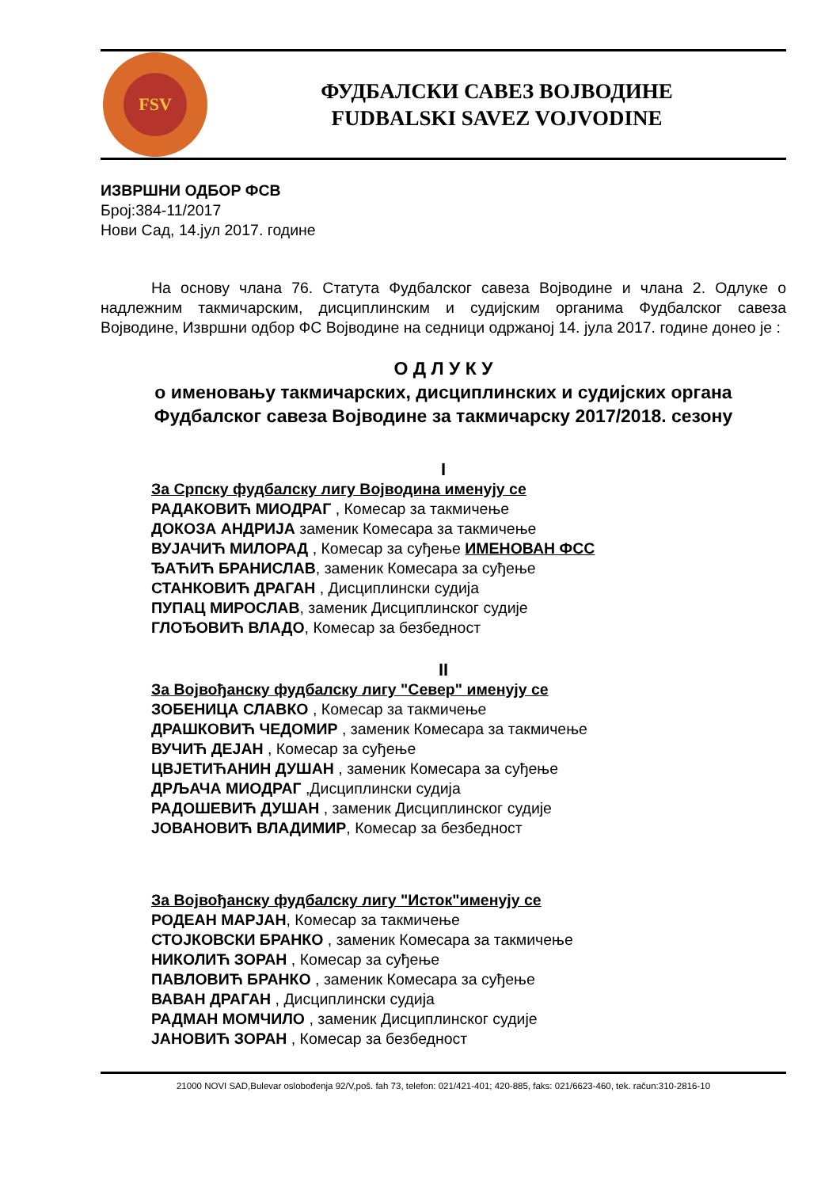FSV
ФУДБАЛСКИ САВЕЗ ВОЈВОДИНЕ
FUDBALSKI SAVEZ VOJVODINE
ИЗВРШНИ ОДБОР ФСВ
Број:384-11/2017
Нови Сад, 14.јул 2017. године
На основу члана 76. Статута Фудбалског савеза Војводине и члана 2. Одлуке о надлежним такмичарским, дисциплинским и судијским органима Фудбалског савеза Војводине, Извршни одбор ФС Војводине на седници одржаној 14. јула 2017. године донео је :
О Д Л У К У
о именовању такмичарских, дисциплинских и судијских органа
Фудбалског савеза Војводине за такмичарску 2017/2018. сезону
I
За Српску фудбалску лигу Војводина именују се
РАДАКОВИЋ МИОДРАГ , Комесар за такмичење
ДОКОЗА АНДРИЈА заменик Комесара за такмичење
ВУЈАЧИЋ МИЛОРАД , Комесар за суђење ИМЕНОВАН ФСС
ЂАЋИЋ БРАНИСЛАВ, заменик Комесара за суђење
СТАНКОВИЋ ДРАГАН , Дисциплински судија
ПУПАЦ МИРОСЛАВ, заменик Дисциплинског судије
ГЛОЂОВИЋ ВЛАДО, Комесар за безбедност
II
За Војвођанску фудбалску лигу "Север" именују се
ЗОБЕНИЦА СЛАВКО , Комесар за такмичење
ДРАШКОВИЋ ЧЕДОМИР , заменик Комесара за такмичење
ВУЧИЋ ДЕЈАН , Комесар за суђење
ЦВЈЕТИЋАНИН ДУШАН , заменик Комесара за суђење
ДРЉАЧА МИОДРАГ ,Дисциплински судија
РАДОШЕВИЋ ДУШАН , заменик Дисциплинског судије
ЈОВАНОВИЋ ВЛАДИМИР, Комесар за безбедност
За Војвођанску фудбалску лигу "Исток"именују се
РОДЕАН МАРЈАН, Комесар за такмичење
СТОЈКОВСКИ БРАНКО , заменик Комесара за такмичење
НИКОЛИЋ ЗОРАН , Комесар за суђење
ПАВЛОВИЋ БРАНКО , заменик Комесара за суђење
ВАВАН ДРАГАН , Дисциплински судија
РАДМАН МОМЧИЛО , заменик Дисциплинског судије
ЈАНОВИЋ ЗОРАН , Комесар за безбедност
21000 NOVI SAD,Bulevar oslobođenja 92/V,poš. fah 73, telefon: 021/421-401; 420-885, faks: 021/6623-460, tek. račun:310-2816-10